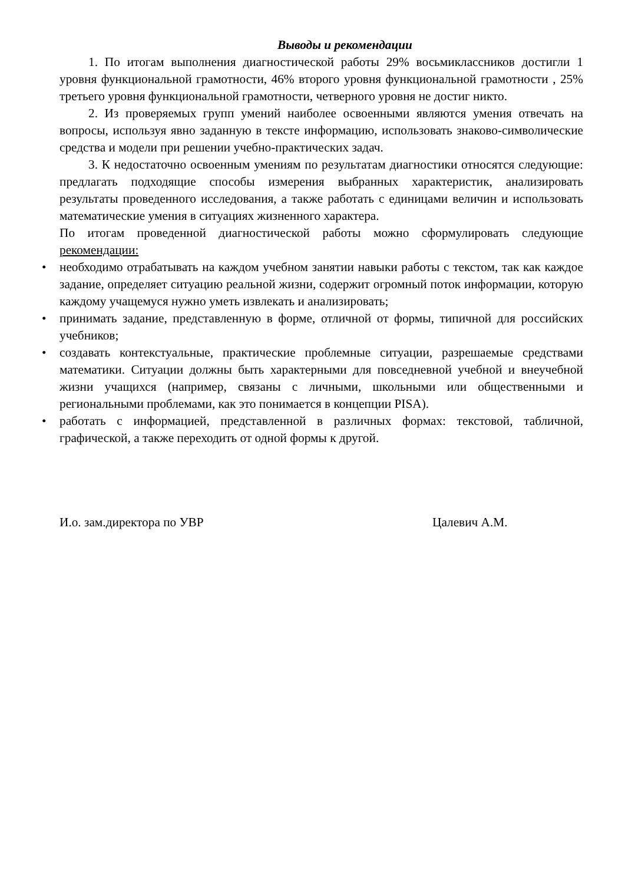Выводы и рекомендации
1. По итогам выполнения диагностической работы 29% восьмиклассников достигли 1 уровня функциональной грамотности, 46% второго уровня функциональной грамотности , 25% третьего уровня функциональной грамотности, четверного уровня не достиг никто.
2. Из проверяемых групп умений наиболее освоенными являются умения отвечать на вопросы, используя явно заданную в тексте информацию, использовать знаково-символические средства и модели при решении учебно-практических задач.
3. К недостаточно освоенным умениям по результатам диагностики относятся следующие: предлагать подходящие способы измерения выбранных характеристик, анализировать результаты проведенного исследования, а также работать с единицами величин и использовать математические умения в ситуациях жизненного характера.
По итогам проведенной диагностической работы можно сформулировать следующие рекомендации:
• необходимо отрабатывать на каждом учебном занятии навыки работы с текстом, так как каждое задание, определяет ситуацию реальной жизни, содержит огромный поток информации, которую каждому учащемуся нужно уметь извлекать и анализировать;
• принимать задание, представленную в форме, отличной от формы, типичной для российских учебников;
• создавать контекстуальные, практические проблемные ситуации, разрешаемые средствами математики. Ситуации должны быть характерными для повседневной учебной и внеучебной жизни учащихся (например, связаны с личными, школьными или общественными и региональными проблемами, как это понимается в концепции PISA).
• работать с информацией, представленной в различных формах: текстовой, табличной, графической, а также переходить от одной формы к другой.
И.о. зам.директора по УВР Цалевич А.М.